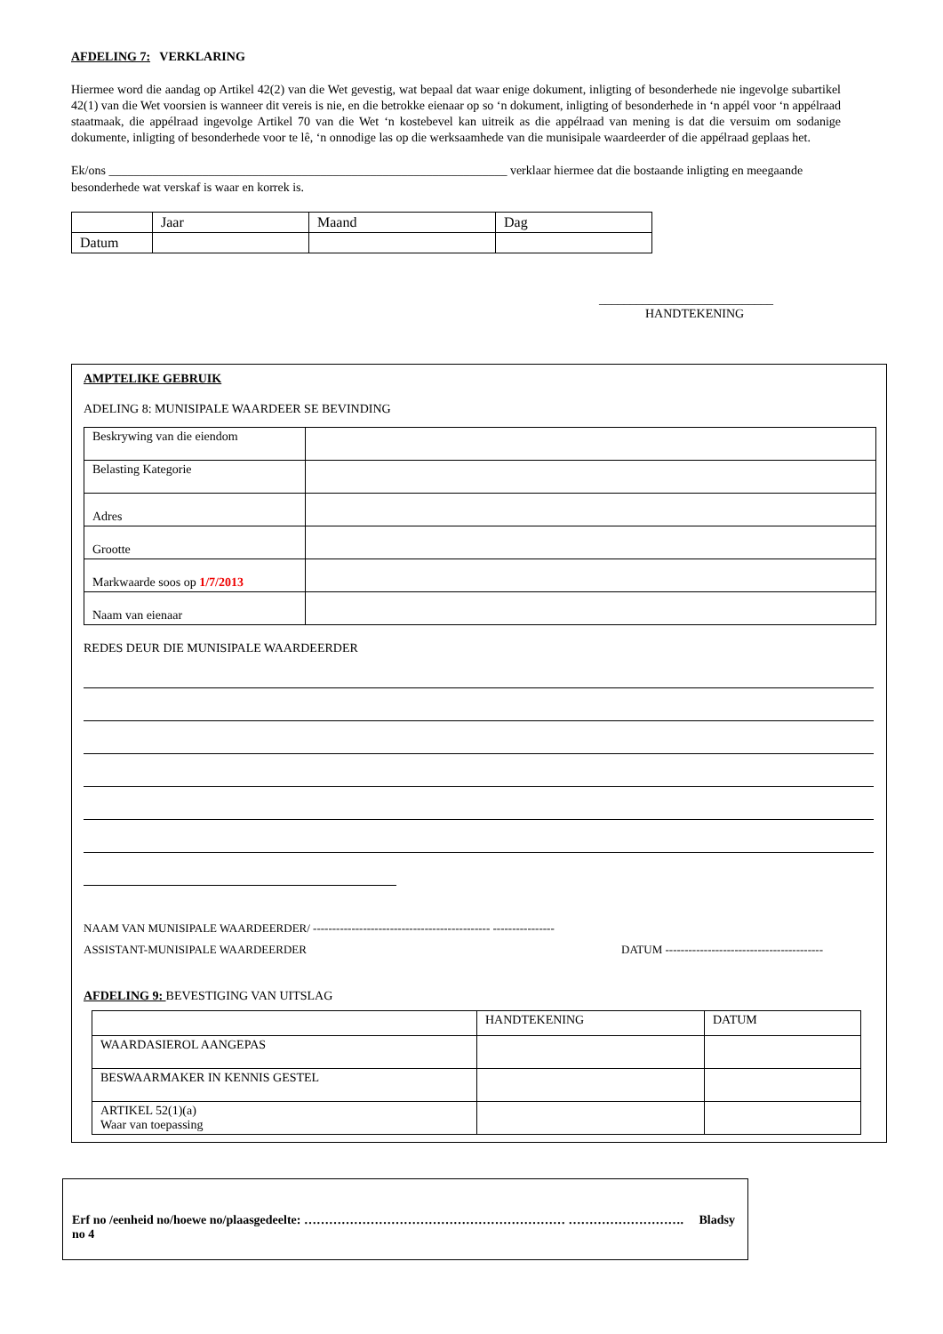AFDELING 7: VERKLARING
Hiermee word die aandag op Artikel 42(2) van die Wet gevestig, wat bepaal dat waar enige dokument, inligting of besonderhede nie ingevolge subartikel 42(1) van die Wet voorsien is wanneer dit vereis is nie, en die betrokke eienaar op so ‘n dokument, inligting of besonderhede in ‘n appél voor ‘n appélraad staatmaak, die appélraad ingevolge Artikel 70 van die Wet ‘n kostebevel kan uitreik as die appélraad van mening is dat die versuim om sodanige dokumente, inligting of besonderhede voor te lê, ‘n onnodige las op die werksaamhede van die munisipale waardeerder of die appélraad geplaas het.
Ek/ons ________________________________________________________________ verklaar hiermee dat die bostaande inligting en meegaande besonderhede wat verskaf is waar en korrek is.
| | Jaar | Maand | Dag |
| Datum | | | |
____________________________
HANDTEKENING
AMPTELIKE GEBRUIK
ADELING 8: MUNISIPALE WAARDEER SE BEVINDING
| Beskrywing van die eiendom | |
| Belasting Kategorie | |
| Adres | |
| Grootte | |
| Markwaarde soos op 1/7/2013 | |
| Naam van eienaar | |
REDES DEUR DIE MUNISIPALE WAARDEERDER
NAAM VAN MUNISIPALE WAARDEERDER/ ---------------------------------------------- ----------------
ASSISTANT-MUNISIPALE WAARDEERDER DATUM -----------------------------------------
AFDELING 9: BEVESTIGING VAN UITSLAG
| | HANDTEKENING | DATUM |
| WAARDASIEROL AANGEPAS | | |
| BESWAARMAKER IN KENNIS GESTEL | | |
| ARTIKEL 52(1)(a) Waar van toepassing | | |
Erf no /eenheid no/hoewe no/plaasgedeelte: ……………………………………………………… ………………………. Bladsy
no 4